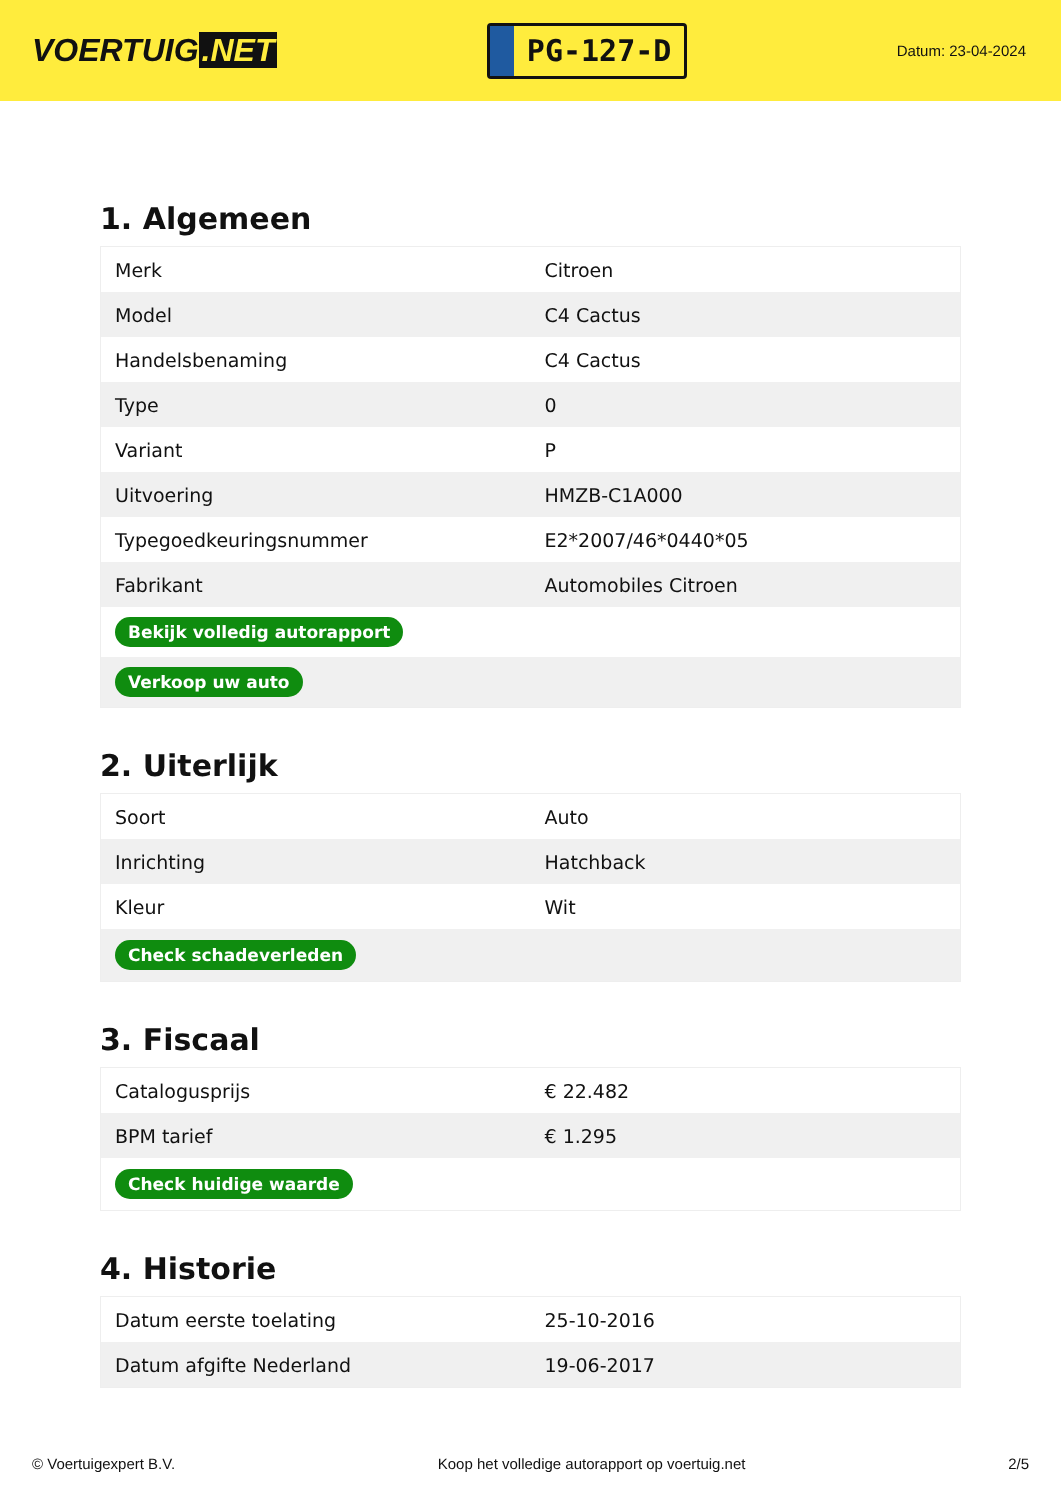VOERTUIG.NET
PG-127-D
Datum: 23-04-2024
1. Algemeen
| Merk | Citroen |
| Model | C4 Cactus |
| Handelsbenaming | C4 Cactus |
| Type | 0 |
| Variant | P |
| Uitvoering | HMZB-C1A000 |
| Typegoedkeuringsnummer | E2*2007/46*0440*05 |
| Fabrikant | Automobiles Citroen |
| Bekijk volledig autorapport | |
| Verkoop uw auto | |
2. Uiterlijk
| Soort | Auto |
| Inrichting | Hatchback |
| Kleur | Wit |
| Check schadeverleden | |
3. Fiscaal
| Catalogusprijs | € 22.482 |
| BPM tarief | € 1.295 |
| Check huidige waarde | |
4. Historie
| Datum eerste toelating | 25-10-2016 |
| Datum afgifte Nederland | 19-06-2017 |
© Voertuigexpert B.V. Koop het volledige autorapport op voertuig.net 2/5